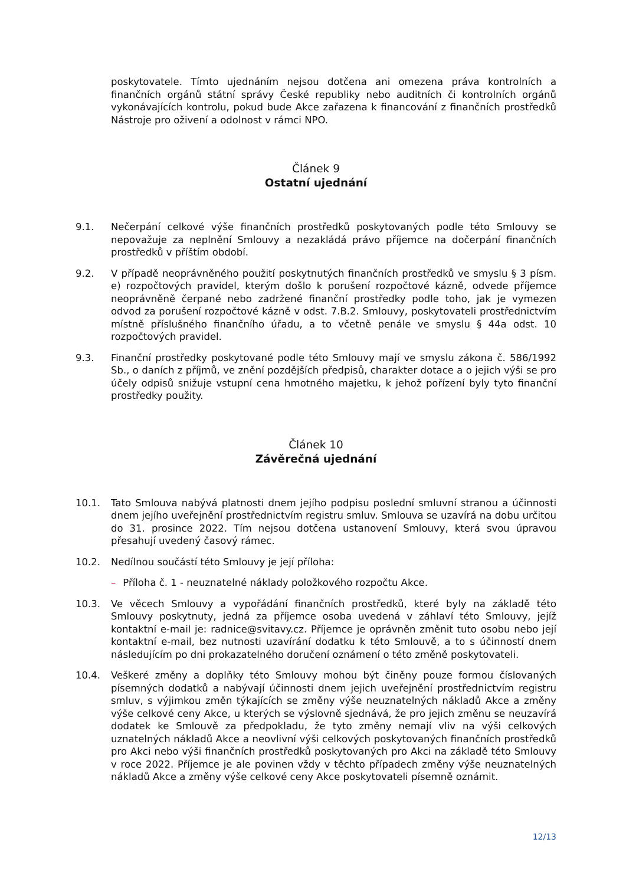poskytovatele. Tímto ujednáním nejsou dotčena ani omezena práva kontrolních a finančních orgánů státní správy České republiky nebo auditních či kontrolních orgánů vykonávajících kontrolu, pokud bude Akce zařazena k financování z finančních prostředků Nástroje pro oživení a odolnost v rámci NPO.
Článek 9
Ostatní ujednání
9.1. Nečerpání celkové výše finančních prostředků poskytovaných podle této Smlouvy se nepovažuje za neplnění Smlouvy a nezakládá právo příjemce na dočerpání finančních prostředků v příštím období.
9.2. V případě neoprávněného použití poskytnutých finančních prostředků ve smyslu § 3 písm. e) rozpočtových pravidel, kterým došlo k porušení rozpočtové kázně, odvede příjemce neoprávněně čerpané nebo zadržené finanční prostředky podle toho, jak je vymezen odvod za porušení rozpočtové kázně v odst. 7.B.2. Smlouvy, poskytovateli prostřednictvím místně příslušného finančního úřadu, a to včetně penále ve smyslu § 44a odst. 10 rozpočtových pravidel.
9.3. Finanční prostředky poskytované podle této Smlouvy mají ve smyslu zákona č. 586/1992 Sb., o daních z příjmů, ve znění pozdějších předpisů, charakter dotace a o jejich výši se pro účely odpisů snižuje vstupní cena hmotného majetku, k jehož pořízení byly tyto finanční prostředky použity.
Článek 10
Závěrečná ujednání
10.1. Tato Smlouva nabývá platnosti dnem jejího podpisu poslední smluvní stranou a účinnosti dnem jejího uveřejnění prostřednictvím registru smluv. Smlouva se uzavírá na dobu určitou do 31. prosince 2022. Tím nejsou dotčena ustanovení Smlouvy, která svou úpravou přesahují uvedený časový rámec.
10.2. Nedílnou součástí této Smlouvy je její příloha:
– Příloha č. 1 - neuznatelné náklady položkového rozpočtu Akce.
10.3. Ve věcech Smlouvy a vypořádání finančních prostředků, které byly na základě této Smlouvy poskytnuty, jedná za příjemce osoba uvedená v záhlaví této Smlouvy, jejíž kontaktní e-mail je: radnice@svitavy.cz. Příjemce je oprávněn změnit tuto osobu nebo její kontaktní e-mail, bez nutnosti uzavírání dodatku k této Smlouvě, a to s účinností dnem následujícím po dni prokazatelného doručení oznámení o této změně poskytovateli.
10.4. Veškeré změny a doplňky této Smlouvy mohou být činěny pouze formou číslovaných písemných dodatků a nabývají účinnosti dnem jejich uveřejnění prostřednictvím registru smluv, s výjimkou změn týkajících se změny výše neuznatelných nákladů Akce a změny výše celkové ceny Akce, u kterých se výslovně sjednává, že pro jejich změnu se neuzavírá dodatek ke Smlouvě za předpokladu, že tyto změny nemají vliv na výši celkových uznatelných nákladů Akce a neovlivní výši celkových poskytovaných finančních prostředků pro Akci nebo výši finančních prostředků poskytovaných pro Akci na základě této Smlouvy v roce 2022. Příjemce je ale povinen vždy v těchto případech změny výše neuznatelných nákladů Akce a změny výše celkové ceny Akce poskytovateli písemně oznámit.
12/13